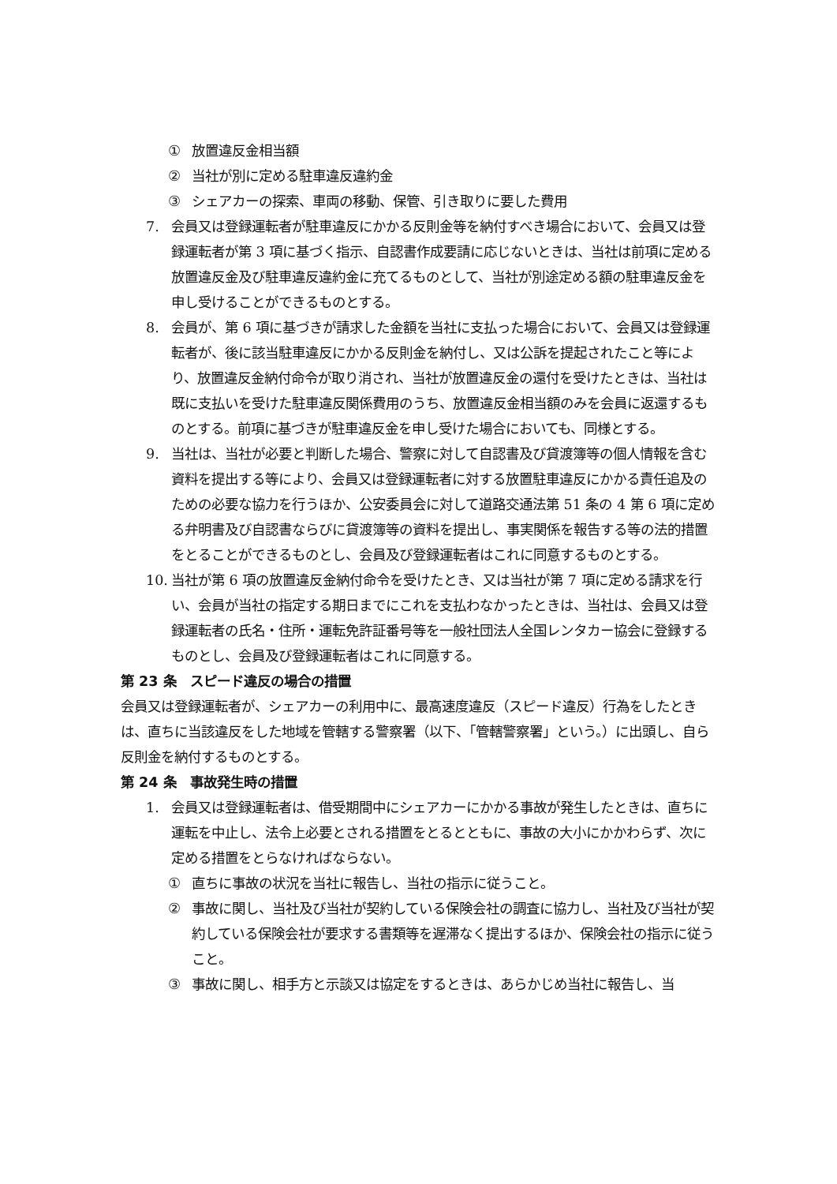① 放置違反金相当額
② 当社が別に定める駐車違反違約金
③ シェアカーの探索、車両の移動、保管、引き取りに要した費用
7. 会員又は登録運転者が駐車違反にかかる反則金等を納付すべき場合において、会員又は登録運転者が第 3 項に基づく指示、自認書作成要請に応じないときは、当社は前項に定める放置違反金及び駐車違反違約金に充てるものとして、当社が別途定める額の駐車違反金を申し受けることができるものとする。
8. 会員が、第 6 項に基づきが請求した金額を当社に支払った場合において、会員又は登録運転者が、後に該当駐車違反にかかる反則金を納付し、又は公訴を提起されたこと等により、放置違反金納付命令が取り消され、当社が放置違反金の還付を受けたときは、当社は既に支払いを受けた駐車違反関係費用のうち、放置違反金相当額のみを会員に返還するものとする。前項に基づきが駐車違反金を申し受けた場合においても、同様とする。
9. 当社は、当社が必要と判断した場合、警察に対して自認書及び貸渡簿等の個人情報を含む資料を提出する等により、会員又は登録運転者に対する放置駐車違反にかかる責任追及のための必要な協力を行うほか、公安委員会に対して道路交通法第 51 条の 4 第 6 項に定める弁明書及び自認書ならびに貸渡簿等の資料を提出し、事実関係を報告する等の法的措置をとることができるものとし、会員及び登録運転者はこれに同意するものとする。
10. 当社が第 6 項の放置違反金納付命令を受けたとき、又は当社が第 7 項に定める請求を行い、会員が当社の指定する期日までにこれを支払わなかったときは、当社は、会員又は登録運転者の氏名・住所・運転免許証番号等を一般社団法人全国レンタカー協会に登録するものとし、会員及び登録運転者はこれに同意する。
第 23 条　スピード違反の場合の措置
会員又は登録運転者が、シェアカーの利用中に、最高速度違反（スピード違反）行為をしたときは、直ちに当該違反をした地域を管轄する警察署（以下、「管轄警察署」という。）に出頭し、自ら反則金を納付するものとする。
第 24 条　事故発生時の措置
1. 会員又は登録運転者は、借受期間中にシェアカーにかかる事故が発生したときは、直ちに運転を中止し、法令上必要とされる措置をとるとともに、事故の大小にかかわらず、次に定める措置をとらなければならない。
① 直ちに事故の状況を当社に報告し、当社の指示に従うこと。
② 事故に関し、当社及び当社が契約している保険会社の調査に協力し、当社及び当社が契約している保険会社が要求する書類等を遅滞なく提出するほか、保険会社の指示に従うこと。
③ 事故に関し、相手方と示談又は協定をするときは、あらかじめ当社に報告し、当